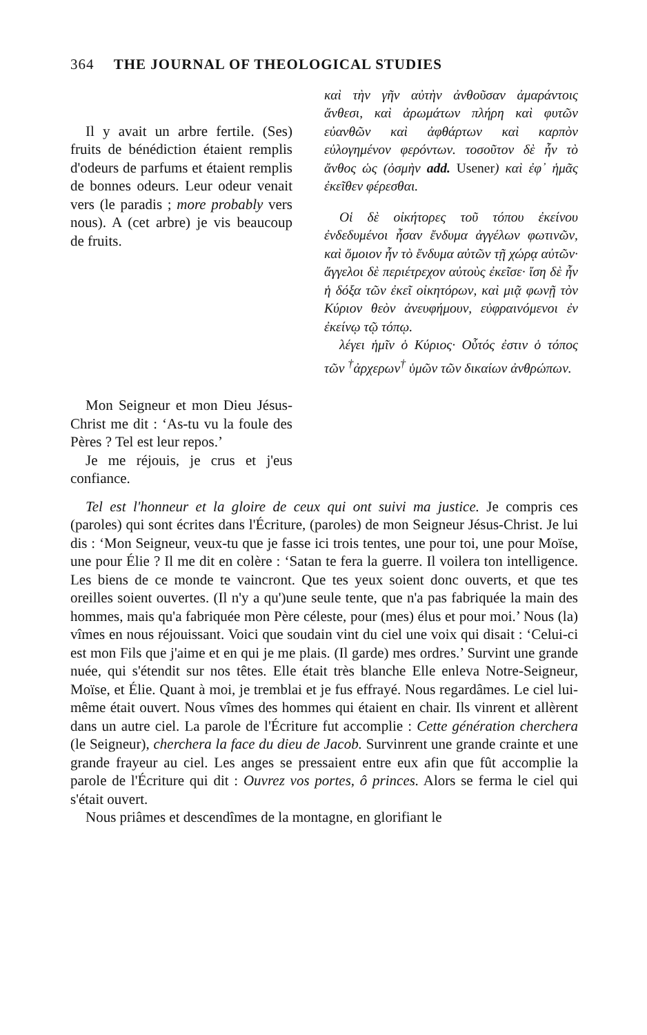364 THE JOURNAL OF THEOLOGICAL STUDIES
Il y avait un arbre fertile. (Ses) fruits de bénédiction étaient remplis d'odeurs de parfums et étaient remplis de bonnes odeurs. Leur odeur venait vers (le paradis ; more probably vers nous). A (cet arbre) je vis beaucoup de fruits.
Mon Seigneur et mon Dieu Jésus-Christ me dit : ‘As-tu vu la foule des Pères ? Tel est leur repos.’
Je me réjouis, je crus et j'eus confiance.
καὶ τὴν γῆν αὐτὴν ἀνθοῦσαν ἀμαράντοις ἄνθεσι, καὶ ἀρωμάτων πλήρη καὶ φυτῶν εὐανθῶν καὶ ἀφθάρτων καὶ καρπὸν εὐλογημένον φερόντων. τοσοῦτον δὲ ἦν τὸ ἄνθος ὡς (ὀσμὴν add. Usener) καὶ ἐφ᾽ ἡμᾶς ἐκεῖθεν φέρεσθαι.
Οἱ δὲ οἰκήτορες τοῦ τόπου ἐκείνου ἐνδεδυμένοι ἦσαν ἔνδυμα ἀγγέλων φωτινῶν, καὶ ὅμοιον ἦν τὸ ἔνδυμα αὐτῶν τῇ χώρᾳ αὐτῶν· ἄγγελοι δὲ περιέτρεχον αὐτοὺς ἐκεῖσε· ἴση δὲ ἦν ἡ δόξα τῶν ἐκεῖ οἰκητόρων, καὶ μιᾷ φωνῇ τὸν Κύριον θεὸν ἀνευφήμουν, εὐφραινόμενοι ἐν ἐκείνῳ τῷ τόπῳ.
λέγει ἡμῖν ὁ Κύριος· Οὗτός ἐστιν ὁ τόπος τῶν <sup>†</sup>ἀρχερων<sup>†</sup> ὑμῶν τῶν δικαίων ἀνθρώπων.
Tel est l'honneur et la gloire de ceux qui ont suivi ma justice. Je compris ces (paroles) qui sont écrites dans l'Écriture, (paroles) de mon Seigneur Jésus-Christ. Je lui dis : ‘Mon Seigneur, veux-tu que je fasse ici trois tentes, une pour toi, une pour Moïse, une pour Élie ? Il me dit en colère : ‘Satan te fera la guerre. Il voilera ton intelligence. Les biens de ce monde te vaincront. Que tes yeux soient donc ouverts, et que tes oreilles soient ouvertes. (Il n'y a qu')une seule tente, que n'a pas fabriquée la main des hommes, mais qu'a fabriquée mon Père céleste, pour (mes) élus et pour moi.’ Nous (la) vîmes en nous réjouissant. Voici que soudain vint du ciel une voix qui disait : ‘Celui-ci est mon Fils que j'aime et en qui je me plais. (Il garde) mes ordres.’ Survint une grande nuée, qui s'étendit sur nos têtes. Elle était très blanche Elle enleva Notre-Seigneur, Moïse, et Élie. Quant à moi, je tremblai et je fus effrayé. Nous regardâmes. Le ciel lui-même était ouvert. Nous vîmes des hommes qui étaient en chair. Ils vinrent et allèrent dans un autre ciel. La parole de l'Écriture fut accomplie : Cette génération cherchera (le Seigneur), cherchera la face du dieu de Jacob. Survinrent une grande crainte et une grande frayeur au ciel. Les anges se pressaient entre eux afin que fût accomplie la parole de l'Écriture qui dit : Ouvrez vos portes, ô princes. Alors se ferma le ciel qui s'était ouvert.
Nous priâmes et descendîmes de la montagne, en glorifiant le